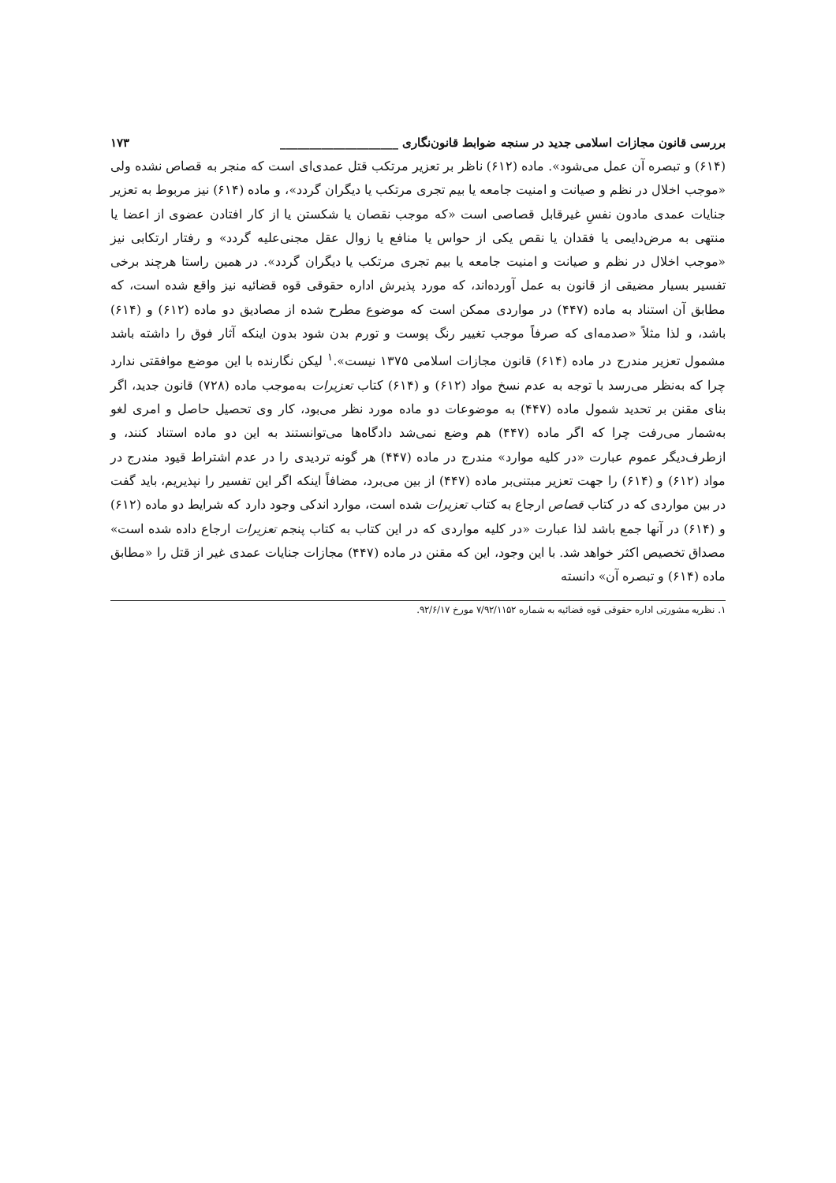بررسی قانون مجازات اسلامی جدید در سنجه ضوابط قانون‌نگاری ____________________ ۱۷۳
(۶۱۴) و تبصره آن عمل می‌شود». ماده (۶۱۲) ناظر بر تعزیر مرتکب قتل عمدی‌ای است که منجر به قصاص نشده ولی «موجب اخلال در نظم و صیانت و امنیت جامعه یا بیم تجری مرتکب یا دیگران گردد»، و ماده (۶۱۴) نیز مربوط به تعزیر جنایات عمدی مادون نفسِ غیرقابل قصاصی است «که موجب نقصان یا شکستن یا از کار افتادن عضوی از اعضا یا منتهی به مرض‌دایمی یا فقدان یا نقص یکی از حواس یا منافع یا زوال عقل مجنی‌علیه گردد» و رفتار ارتکابی نیز «موجب اخلال در نظم و صیانت و امنیت جامعه یا بیم تجری مرتکب یا دیگران گردد». در همین راستا هرچند برخی تفسیر بسیار مضیقی از قانون به عمل آورده‌اند، که مورد پذیرش اداره حقوقی قوه قضائیه نیز واقع شده است، که مطابق آن استناد به ماده (۴۴۷) در مواردی ممکن است که موضوع مطرح شده از مصادیق دو ماده (۶۱۲) و (۶۱۴) باشد، و لذا مثلاً «صدمه‌ای که صرفاً موجب تغییر رنگ پوست و تورم بدن شود بدون اینکه آثار فوق را داشته باشد مشمول تعزیر مندرج در ماده (۶۱۴) قانون مجازات اسلامی ۱۳۷۵ نیست».<sup>۱</sup> لیکن نگارنده با این موضع موافقتی ندارد چرا که به‌نظر می‌رسد با توجه به عدم نسخ مواد (۶۱۲) و (۶۱۴) کتاب تعزیرات به‌موجب ماده (۷۲۸) قانون جدید، اگر بنای مقنن بر تحدید شمول ماده (۴۴۷) به موضوعات دو ماده مورد نظر می‌بود، کار وی تحصیل حاصل و امری لغو به‌شمار می‌رفت چرا که اگر ماده (۴۴۷) هم وضع نمی‌شد دادگاه‌ها می‌توانستند به این دو ماده استناد کنند، و ازطرف‌دیگر عموم عبارت «در کلیه موارد» مندرج در ماده (۴۴۷) هر گونه تردیدی را در عدم اشتراط قیود مندرج در مواد (۶۱۲) و (۶۱۴) را جهت تعزیر مبتنی‌بر ماده (۴۴۷) از بین می‌برد، مضافاً اینکه اگر این تفسیر را نپذیریم، باید گفت در بین مواردی که در کتاب قصاص ارجاع به کتاب تعزیرات شده است، موارد اندکی وجود دارد که شرایط دو ماده (۶۱۲) و (۶۱۴) در آنها جمع باشد لذا عبارت «در کلیه مواردی که در این کتاب به کتاب پنجم تعزیرات ارجاع داده شده است» مصداق تخصیص اکثر خواهد شد. با این وجود، این که مقنن در ماده (۴۴۷) مجازات جنایات عمدی غیر از قتل را «مطابق ماده (۶۱۴) و تبصره آن» دانسته
۱. نظریه مشورتی اداره حقوقی قوه قضائیه به شماره ۷/۹۲/۱۱۵۲ مورخ ۹۲/۶/۱۷.